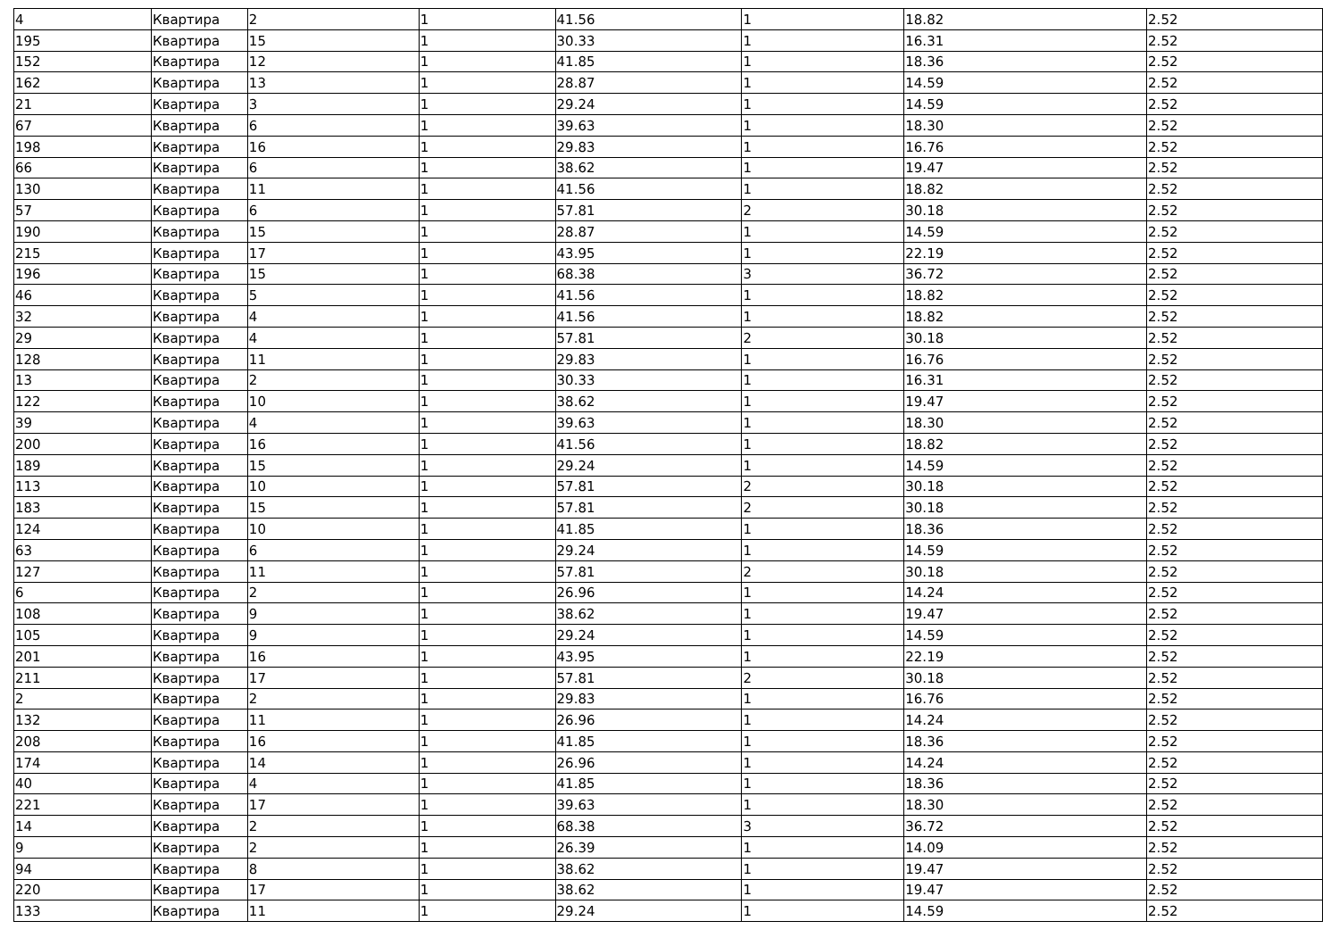| 4 | Квартира | 2 | 1 | 41.56 | 1 | 18.82 | 2.52 |
| 195 | Квартира | 15 | 1 | 30.33 | 1 | 16.31 | 2.52 |
| 152 | Квартира | 12 | 1 | 41.85 | 1 | 18.36 | 2.52 |
| 162 | Квартира | 13 | 1 | 28.87 | 1 | 14.59 | 2.52 |
| 21 | Квартира | 3 | 1 | 29.24 | 1 | 14.59 | 2.52 |
| 67 | Квартира | 6 | 1 | 39.63 | 1 | 18.30 | 2.52 |
| 198 | Квартира | 16 | 1 | 29.83 | 1 | 16.76 | 2.52 |
| 66 | Квартира | 6 | 1 | 38.62 | 1 | 19.47 | 2.52 |
| 130 | Квартира | 11 | 1 | 41.56 | 1 | 18.82 | 2.52 |
| 57 | Квартира | 6 | 1 | 57.81 | 2 | 30.18 | 2.52 |
| 190 | Квартира | 15 | 1 | 28.87 | 1 | 14.59 | 2.52 |
| 215 | Квартира | 17 | 1 | 43.95 | 1 | 22.19 | 2.52 |
| 196 | Квартира | 15 | 1 | 68.38 | 3 | 36.72 | 2.52 |
| 46 | Квартира | 5 | 1 | 41.56 | 1 | 18.82 | 2.52 |
| 32 | Квартира | 4 | 1 | 41.56 | 1 | 18.82 | 2.52 |
| 29 | Квартира | 4 | 1 | 57.81 | 2 | 30.18 | 2.52 |
| 128 | Квартира | 11 | 1 | 29.83 | 1 | 16.76 | 2.52 |
| 13 | Квартира | 2 | 1 | 30.33 | 1 | 16.31 | 2.52 |
| 122 | Квартира | 10 | 1 | 38.62 | 1 | 19.47 | 2.52 |
| 39 | Квартира | 4 | 1 | 39.63 | 1 | 18.30 | 2.52 |
| 200 | Квартира | 16 | 1 | 41.56 | 1 | 18.82 | 2.52 |
| 189 | Квартира | 15 | 1 | 29.24 | 1 | 14.59 | 2.52 |
| 113 | Квартира | 10 | 1 | 57.81 | 2 | 30.18 | 2.52 |
| 183 | Квартира | 15 | 1 | 57.81 | 2 | 30.18 | 2.52 |
| 124 | Квартира | 10 | 1 | 41.85 | 1 | 18.36 | 2.52 |
| 63 | Квартира | 6 | 1 | 29.24 | 1 | 14.59 | 2.52 |
| 127 | Квартира | 11 | 1 | 57.81 | 2 | 30.18 | 2.52 |
| 6 | Квартира | 2 | 1 | 26.96 | 1 | 14.24 | 2.52 |
| 108 | Квартира | 9 | 1 | 38.62 | 1 | 19.47 | 2.52 |
| 105 | Квартира | 9 | 1 | 29.24 | 1 | 14.59 | 2.52 |
| 201 | Квартира | 16 | 1 | 43.95 | 1 | 22.19 | 2.52 |
| 211 | Квартира | 17 | 1 | 57.81 | 2 | 30.18 | 2.52 |
| 2 | Квартира | 2 | 1 | 29.83 | 1 | 16.76 | 2.52 |
| 132 | Квартира | 11 | 1 | 26.96 | 1 | 14.24 | 2.52 |
| 208 | Квартира | 16 | 1 | 41.85 | 1 | 18.36 | 2.52 |
| 174 | Квартира | 14 | 1 | 26.96 | 1 | 14.24 | 2.52 |
| 40 | Квартира | 4 | 1 | 41.85 | 1 | 18.36 | 2.52 |
| 221 | Квартира | 17 | 1 | 39.63 | 1 | 18.30 | 2.52 |
| 14 | Квартира | 2 | 1 | 68.38 | 3 | 36.72 | 2.52 |
| 9 | Квартира | 2 | 1 | 26.39 | 1 | 14.09 | 2.52 |
| 94 | Квартира | 8 | 1 | 38.62 | 1 | 19.47 | 2.52 |
| 220 | Квартира | 17 | 1 | 38.62 | 1 | 19.47 | 2.52 |
| 133 | Квартира | 11 | 1 | 29.24 | 1 | 14.59 | 2.52 |